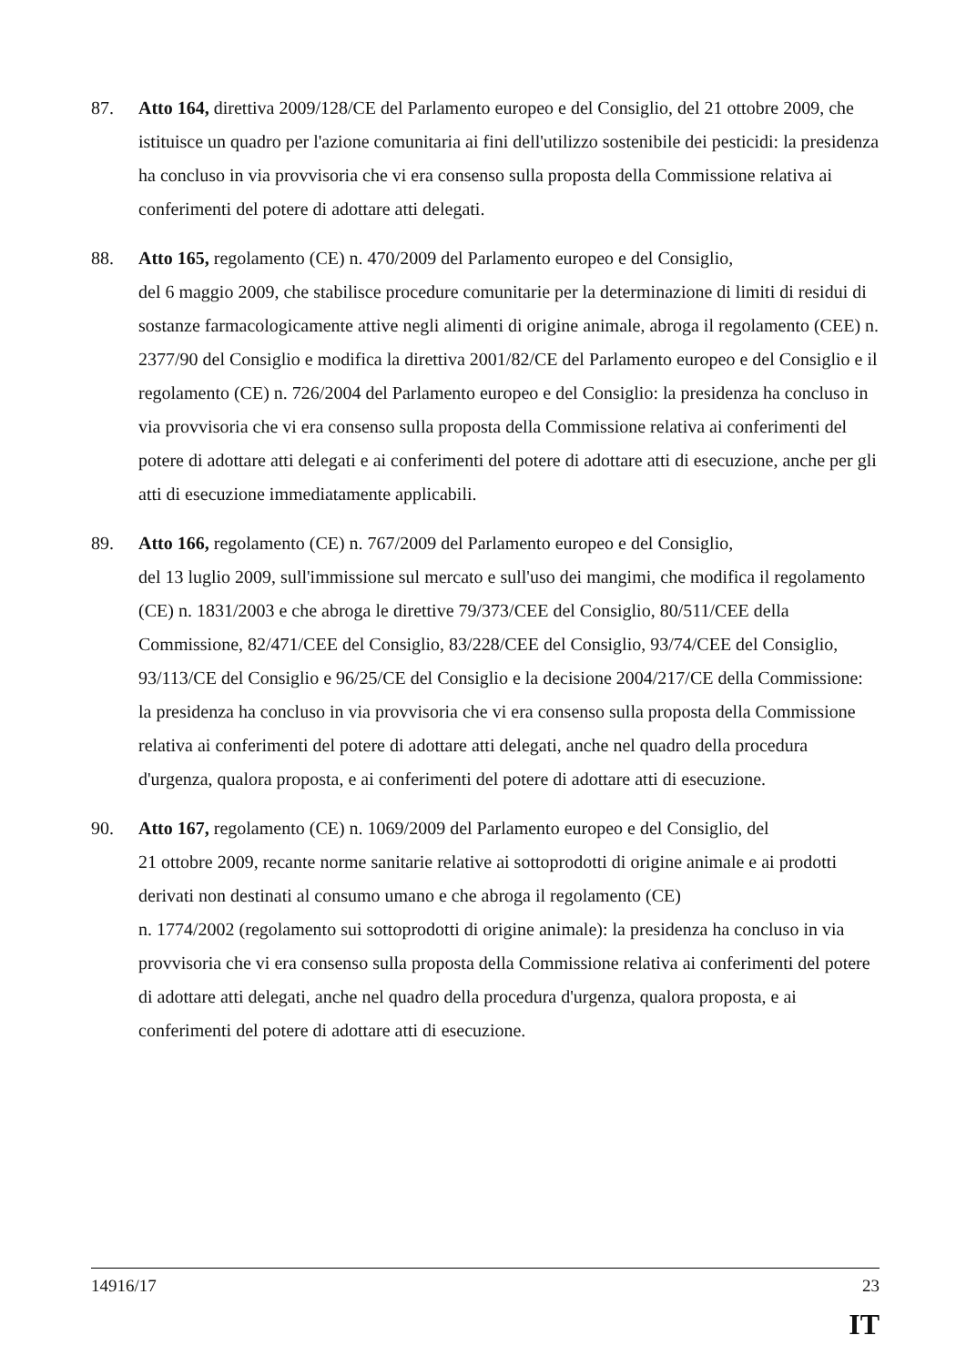87. Atto 164, direttiva 2009/128/CE del Parlamento europeo e del Consiglio, del 21 ottobre 2009, che istituisce un quadro per l'azione comunitaria ai fini dell'utilizzo sostenibile dei pesticidi: la presidenza ha concluso in via provvisoria che vi era consenso sulla proposta della Commissione relativa ai conferimenti del potere di adottare atti delegati.
88. Atto 165, regolamento (CE) n. 470/2009 del Parlamento europeo e del Consiglio,
del 6 maggio 2009, che stabilisce procedure comunitarie per la determinazione di limiti di residui di sostanze farmacologicamente attive negli alimenti di origine animale, abroga il regolamento (CEE) n. 2377/90 del Consiglio e modifica la direttiva 2001/82/CE del Parlamento europeo e del Consiglio e il regolamento (CE) n. 726/2004 del Parlamento europeo e del Consiglio: la presidenza ha concluso in via provvisoria che vi era consenso sulla proposta della Commissione relativa ai conferimenti del potere di adottare atti delegati e ai conferimenti del potere di adottare atti di esecuzione, anche per gli atti di esecuzione immediatamente applicabili.
89. Atto 166, regolamento (CE) n. 767/2009 del Parlamento europeo e del Consiglio,
del 13 luglio 2009, sull'immissione sul mercato e sull'uso dei mangimi, che modifica il regolamento (CE) n. 1831/2003 e che abroga le direttive 79/373/CEE del Consiglio, 80/511/CEE della Commissione, 82/471/CEE del Consiglio, 83/228/CEE del Consiglio, 93/74/CEE del Consiglio, 93/113/CE del Consiglio e 96/25/CE del Consiglio e la decisione 2004/217/CE della Commissione: la presidenza ha concluso in via provvisoria che vi era consenso sulla proposta della Commissione relativa ai conferimenti del potere di adottare atti delegati, anche nel quadro della procedura d'urgenza, qualora proposta, e ai conferimenti del potere di adottare atti di esecuzione.
90. Atto 167, regolamento (CE) n. 1069/2009 del Parlamento europeo e del Consiglio, del
21 ottobre 2009, recante norme sanitarie relative ai sottoprodotti di origine animale e ai prodotti derivati non destinati al consumo umano e che abroga il regolamento (CE)
n. 1774/2002 (regolamento sui sottoprodotti di origine animale): la presidenza ha concluso in via provvisoria che vi era consenso sulla proposta della Commissione relativa ai conferimenti del potere di adottare atti delegati, anche nel quadro della procedura d'urgenza, qualora proposta, e ai conferimenti del potere di adottare atti di esecuzione.
14916/17 23
IT